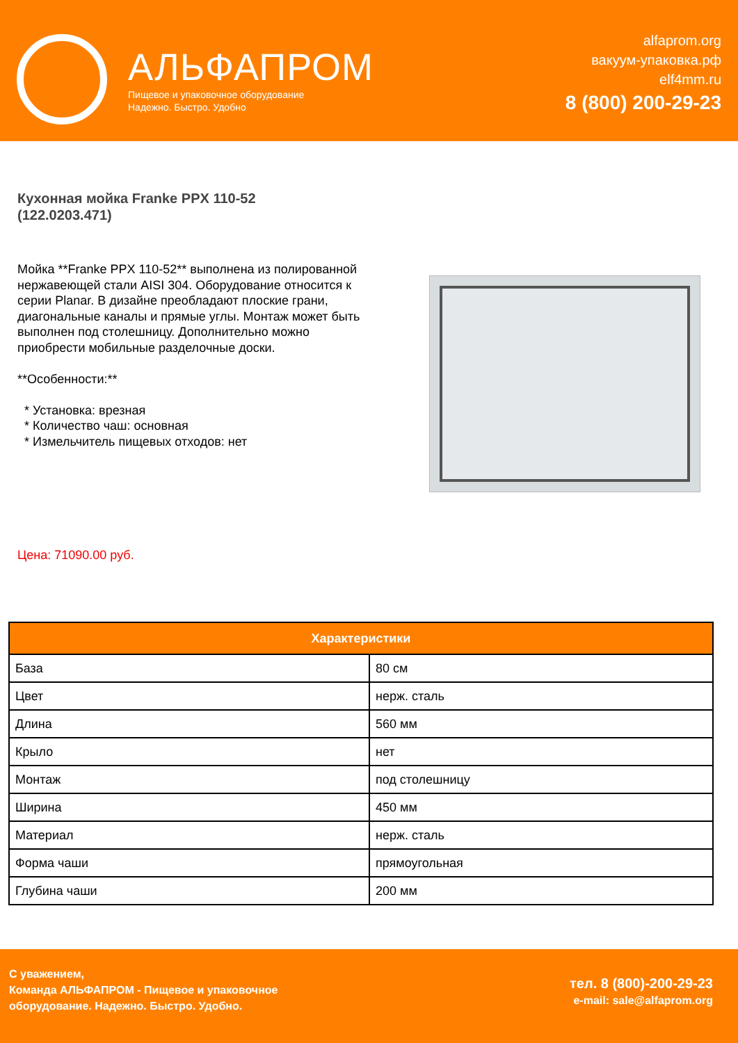АЛЬФАПРОМ
Пищевое и упаковочное оборудование
Надежно. Быстро. Удобно
alfaprom.org
вакуум-упаковка.рф
elf4mm.ru
8 (800) 200-29-23
Кухонная мойка Franke PPX 110-52
(122.0203.471)
Мойка **Franke PPX 110-52** выполнена из полированной нержавеющей стали AISI 304. Оборудование относится к серии Planar. В дизайне преобладают плоские грани, диагональные каналы и прямые углы. Монтаж может быть выполнен под столешницу. Дополнительно можно приобрести мобильные разделочные доски.
**Особенности:**
* Установка: врезная
* Количество чаш: основная
* Измельчитель пищевых отходов: нет
Цена: 71090.00 руб.
| Характеристики | |
| --- | --- |
| База | 80 см |
| Цвет | нерж. сталь |
| Длина | 560 мм |
| Крыло | нет |
| Монтаж | под столешницу |
| Ширина | 450 мм |
| Материал | нерж. сталь |
| Форма чаши | прямоугольная |
| Глубина чаши | 200 мм |
С уважением,
Команда АЛЬФАПРОМ - Пищевое и упаковочное
оборудование. Надежно. Быстро. Удобно.
тел. 8 (800)-200-29-23
e-mail: sale@alfaprom.org